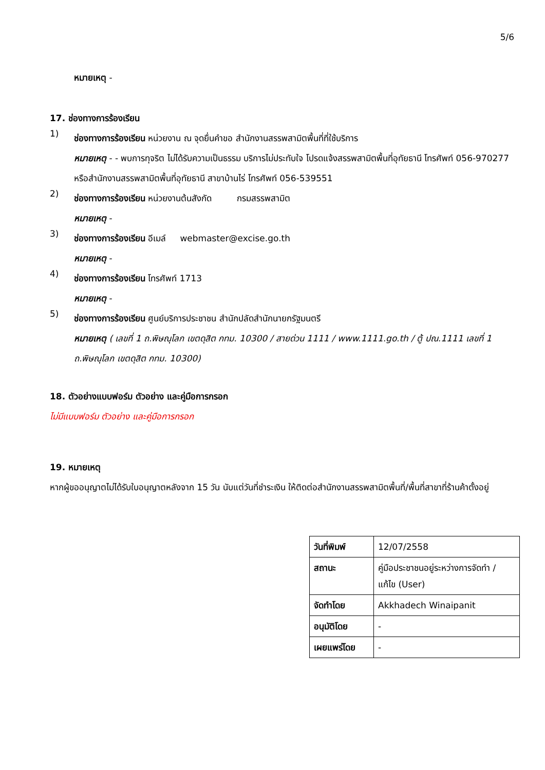5/6
หมายเหตุ -
17. ช่องทางการร้องเรียน
1)
ช่องทางการร้องเรียน หน่วยงาน ณ จุดยื่นคำขอ สำนักงานสรรพสามิตพื้นที่ที่ใช้บริการ
หมายเหตุ - - พบการทุจริต ไม่ได้รับความเป็นธรรม บริการไม่ประทับใจ โปรดแจ้งสรรพสามิตพื้นที่อุทัยธานี โทรศัพท์ 056-970277 หรือสำนักงานสรรพสามิตพื้นที่อุทัยธานี สาขาบ้านไร่ โทรศัพท์ 056-539551
2)
ช่องทางการร้องเรียน หน่วยงานต้นสังกัด กรมสรรพสามิต
หมายเหตุ -
3)
ช่องทางการร้องเรียน อีเมล์ webmaster@excise.go.th
หมายเหตุ -
4)
ช่องทางการร้องเรียน โทรศัพท์ 1713
หมายเหตุ -
5)
ช่องทางการร้องเรียน ศูนย์บริการประชาชน สำนักปลัดสำนักนายกรัฐมนตรี
หมายเหตุ ( เลขที่ 1 ถ.พิษณุโลก เขตดุสิต กทม. 10300 / สายด่วน 1111 / www.1111.go.th / ตู้ ปณ.1111 เลขที่ 1 ถ.พิษณุโลก เขตดุสิต กทม. 10300)
18. ตัวอย่างแบบฟอร์ม ตัวอย่าง และคู่มือการกรอก
ไม่มีแบบฟอร์ม ตัวอย่าง และคู่มือการกรอก
19. หมายเหตุ
หากผู้ขออนุญาตไม่ได้รับใบอนุญาตหลังจาก 15 วัน นับแต่วันที่ชำระเงิน ให้ติดต่อสำนักงานสรรพสามิตพื้นที่/พื้นที่สาขาที่ร้านค้าตั้งอยู่
| วันที่พิมพ์ | 12/07/2558 |
| สถานะ | คู่มือประชาชนอยู่ระหว่างการจัดทำ / แก้ไข (User) |
| จัดทำโดย | Akkhadech Winaipanit |
| อนุมัติโดย | - |
| เผยแพร่โดย | - |